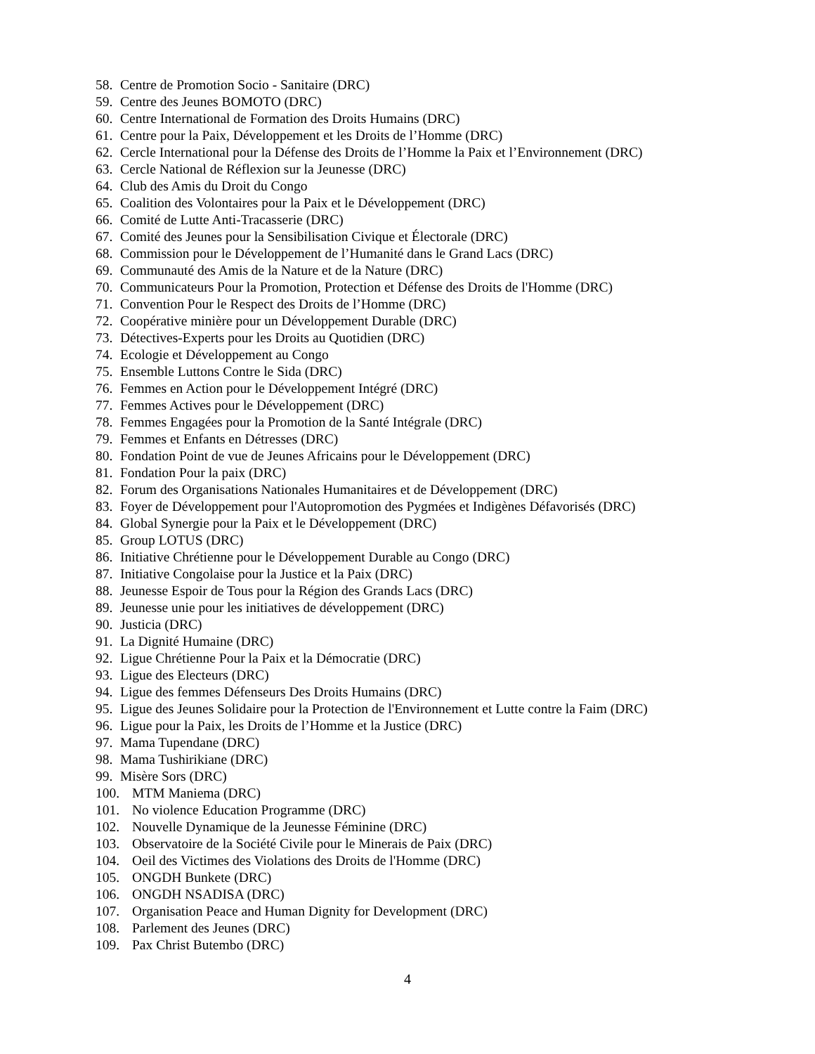58. Centre de Promotion Socio - Sanitaire (DRC)
59. Centre des Jeunes BOMOTO (DRC)
60. Centre International de Formation des Droits Humains (DRC)
61. Centre pour la Paix, Développement et les Droits de l’Homme (DRC)
62. Cercle International pour la Défense des Droits de l’Homme la Paix et l’Environnement (DRC)
63. Cercle National de Réflexion sur la Jeunesse (DRC)
64. Club des Amis du Droit du Congo
65. Coalition des Volontaires pour la Paix et le Développement (DRC)
66. Comité de Lutte Anti-Tracasserie (DRC)
67. Comité des Jeunes pour la Sensibilisation Civique et Électorale (DRC)
68. Commission pour le Développement de l’Humanité dans le Grand Lacs (DRC)
69. Communauté des Amis de la Nature et de la Nature (DRC)
70. Communicateurs Pour la Promotion, Protection et Défense des Droits de l'Homme (DRC)
71. Convention Pour le Respect des Droits de l’Homme (DRC)
72. Coopérative minière pour un Développement Durable (DRC)
73. Détectives-Experts pour les Droits au Quotidien (DRC)
74. Ecologie et Développement au Congo
75. Ensemble Luttons Contre le Sida (DRC)
76. Femmes en Action pour le Développement Intégré (DRC)
77. Femmes Actives pour le Développement (DRC)
78. Femmes Engagées pour la Promotion de la Santé Intégrale (DRC)
79. Femmes et Enfants en Détresses (DRC)
80. Fondation Point de vue de Jeunes Africains pour le Développement (DRC)
81. Fondation Pour la paix (DRC)
82. Forum des Organisations Nationales Humanitaires et de Développement (DRC)
83. Foyer de Développement pour l'Autopromotion des Pygmées et Indigènes Défavorisés (DRC)
84. Global Synergie pour la Paix et le Développement (DRC)
85. Group LOTUS (DRC)
86. Initiative Chrétienne pour le Développement Durable au Congo (DRC)
87. Initiative Congolaise pour la Justice et la Paix (DRC)
88. Jeunesse Espoir de Tous pour la Région des Grands Lacs (DRC)
89. Jeunesse unie pour les initiatives de développement (DRC)
90. Justicia (DRC)
91. La Dignité Humaine (DRC)
92. Ligue Chrétienne Pour la Paix et la Démocratie (DRC)
93. Ligue des Electeurs (DRC)
94. Ligue des femmes Défenseurs Des Droits Humains (DRC)
95. Ligue des Jeunes Solidaire pour la Protection de l'Environnement et Lutte contre la Faim (DRC)
96. Ligue pour la Paix, les Droits de l’Homme et la Justice (DRC)
97. Mama Tupendane (DRC)
98. Mama Tushirikiane (DRC)
99. Misère Sors (DRC)
100. MTM Maniema (DRC)
101. No violence Education Programme (DRC)
102. Nouvelle Dynamique de la Jeunesse Féminine (DRC)
103. Observatoire de la Société Civile pour le Minerais de Paix (DRC)
104. Oeil des Victimes des Violations des Droits de l'Homme (DRC)
105. ONGDH Bunkete (DRC)
106. ONGDH NSADISA (DRC)
107. Organisation Peace and Human Dignity for Development (DRC)
108. Parlement des Jeunes (DRC)
109. Pax Christ Butembo (DRC)
4